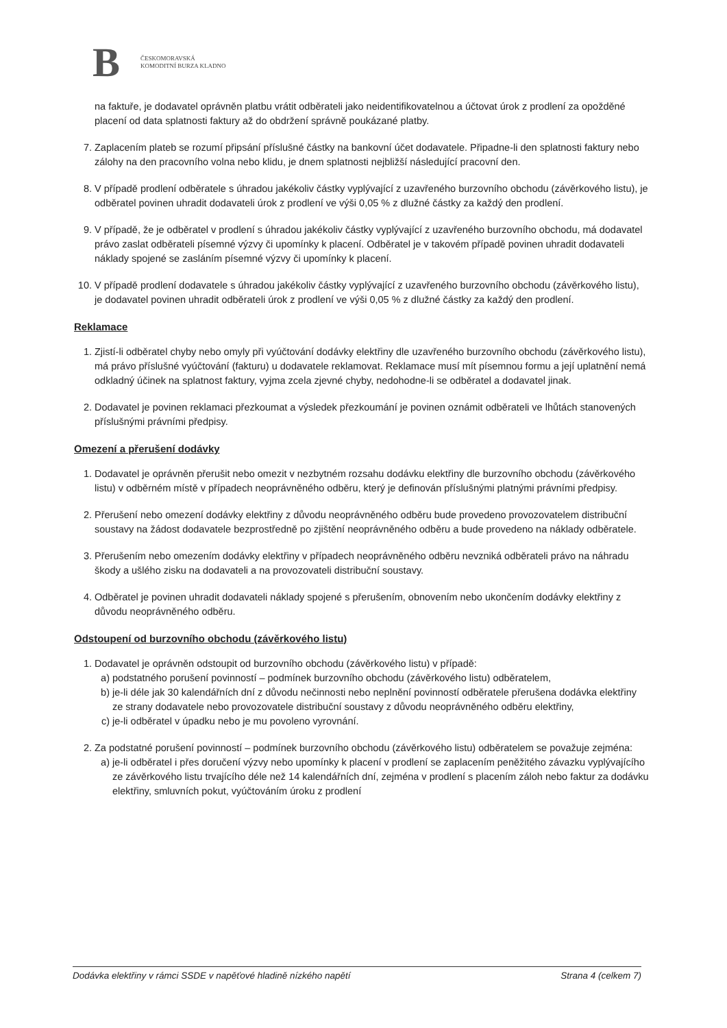B
ČESKOMORAVSKÁ
KOMODITNÍ BURZA KLADNO
na faktuře, je dodavatel oprávněn platbu vrátit odběrateli jako neidentifikovatelnou a účtovat úrok z prodlení za opožděné placení od data splatnosti faktury až do obdržení správně poukázané platby.
7. Zaplacením plateb se rozumí připsání příslušné částky na bankovní účet dodavatele. Připadne-li den splatnosti faktury nebo zálohy na den pracovního volna nebo klidu, je dnem splatnosti nejbližší následující pracovní den.
8. V případě prodlení odběratele s úhradou jakékoliv částky vyplývající z uzavřeného burzovního obchodu (závěrkového listu), je odběratel povinen uhradit dodavateli úrok z prodlení ve výši 0,05 % z dlužné částky za každý den prodlení.
9. V případě, že je odběratel v prodlení s úhradou jakékoliv částky vyplývající z uzavřeného burzovního obchodu, má dodavatel právo zaslat odběrateli písemné výzvy či upomínky k placení. Odběratel je v takovém případě povinen uhradit dodavateli náklady spojené se zasláním písemné výzvy či upomínky k placení.
10. V případě prodlení dodavatele s úhradou jakékoliv částky vyplývající z uzavřeného burzovního obchodu (závěrkového listu), je dodavatel povinen uhradit odběrateli úrok z prodlení ve výši 0,05 % z dlužné částky za každý den prodlení.
Reklamace
1. Zjistí-li odběratel chyby nebo omyly při vyúčtování dodávky elektřiny dle uzavřeného burzovního obchodu (závěrkového listu), má právo příslušné vyúčtování (fakturu) u dodavatele reklamovat. Reklamace musí mít písemnou formu a její uplatnění nemá odkladný účinek na splatnost faktury, vyjma zcela zjevné chyby, nedohodne-li se odběratel a dodavatel jinak.
2. Dodavatel je povinen reklamaci přezkoumat a výsledek přezkoumání je povinen oznámit odběrateli ve lhůtách stanovených příslušnými právními předpisy.
Omezení a přerušení dodávky
1. Dodavatel je oprávněn přerušit nebo omezit v nezbytném rozsahu dodávku elektřiny dle burzovního obchodu (závěrkového listu) v odběrném místě v případech neoprávněného odběru, který je definován příslušnými platnými právními předpisy.
2. Přerušení nebo omezení dodávky elektřiny z důvodu neoprávněného odběru bude provedeno provozovatelem distribuční soustavy na žádost dodavatele bezprostředně po zjištění neoprávněného odběru a bude provedeno na náklady odběratele.
3. Přerušením nebo omezením dodávky elektřiny v případech neoprávněného odběru nevzniká odběrateli právo na náhradu škody a ušlého zisku na dodavateli a na provozovateli distribuční soustavy.
4. Odběratel je povinen uhradit dodavateli náklady spojené s přerušením, obnovením nebo ukončením dodávky elektřiny z důvodu neoprávněného odběru.
Odstoupení od burzovního obchodu (závěrkového listu)
1. Dodavatel je oprávněn odstoupit od burzovního obchodu (závěrkového listu) v případě:
a) podstatného porušení povinností – podmínek burzovního obchodu (závěrkového listu) odběratelem,
b) je-li déle jak 30 kalendářních dní z důvodu nečinnosti nebo neplnění povinností odběratele přerušena dodávka elektřiny ze strany dodavatele nebo provozovatele distribuční soustavy z důvodu neoprávněného odběru elektřiny,
c) je-li odběratel v úpadku nebo je mu povoleno vyrovnání.
2. Za podstatné porušení povinností – podmínek burzovního obchodu (závěrkového listu) odběratelem se považuje zejména:
a) je-li odběratel i přes doručení výzvy nebo upomínky k placení v prodlení se zaplacením peněžitého závazku vyplývajícího ze závěrkového listu trvajícího déle než 14 kalendářních dní, zejména v prodlení s placením záloh nebo faktur za dodávku elektřiny, smluvních pokut, vyúčtováním úroku z prodlení
Dodávka elektřiny v rámci SSDE v napěťové hladině nízkého napětí Strana 4 (celkem 7)